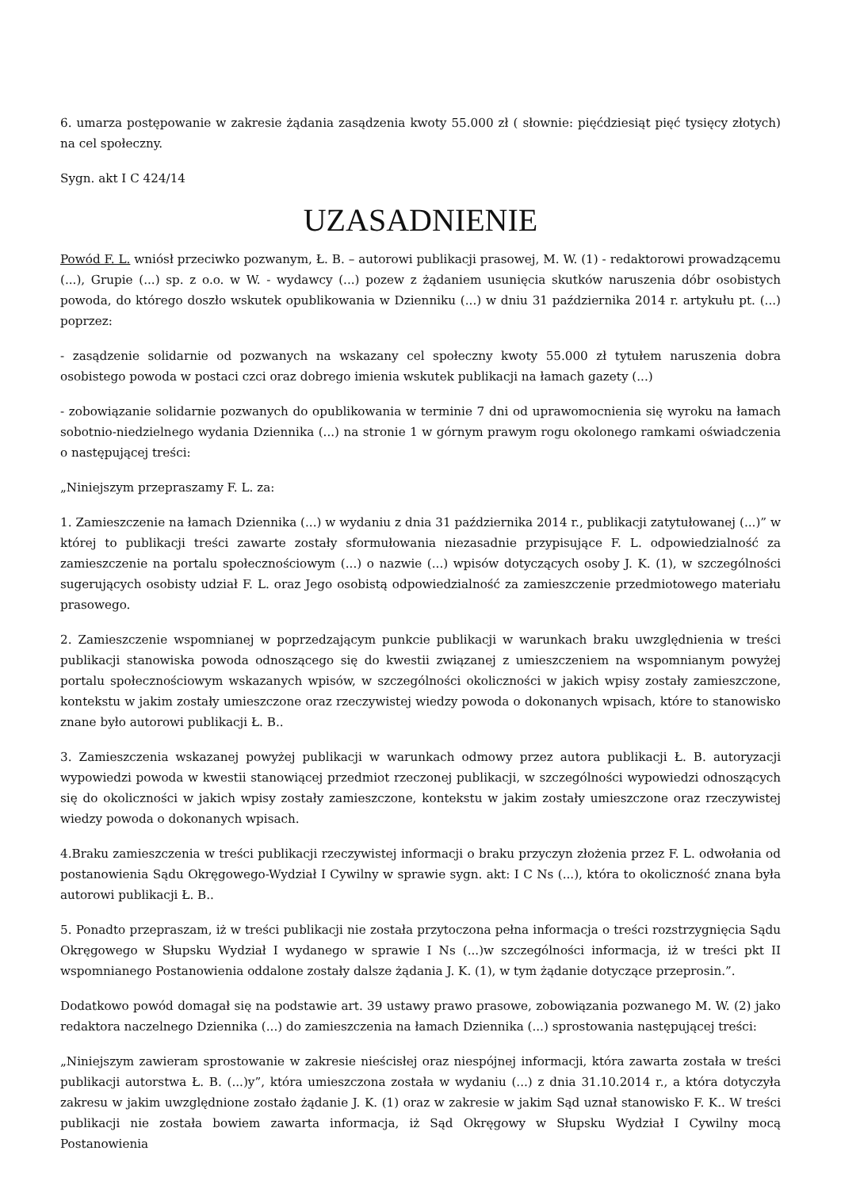6. umarza postępowanie w zakresie żądania zasądzenia kwoty 55.000 zł ( słownie: pięćdziesiąt pięć tysięcy złotych) na cel społeczny.
Sygn. akt I C 424/14
UZASADNIENIE
Powód F. L. wniósł przeciwko pozwanym, Ł. B. – autorowi publikacji prasowej, M. W. (1) - redaktorowi prowadzącemu (...), Grupie (...) sp. z o.o. w W. - wydawcy (...) pozew z żądaniem usunięcia skutków naruszenia dóbr osobistych powoda, do którego doszło wskutek opublikowania w Dzienniku (...) w dniu 31 października 2014 r. artykułu pt. (...) poprzez:
- zasądzenie solidarnie od pozwanych na wskazany cel społeczny kwoty 55.000 zł tytułem naruszenia dobra osobistego powoda w postaci czci oraz dobrego imienia wskutek publikacji na łamach gazety (...)
- zobowiązanie solidarnie pozwanych do opublikowania w terminie 7 dni od uprawomocnienia się wyroku na łamach sobotnio-niedzielnego wydania Dziennika (...) na stronie 1 w górnym prawym rogu okolonego ramkami oświadczenia o następującej treści:
„Niniejszym przepraszamy F. L. za:
1. Zamieszczenie na łamach Dziennika (...) w wydaniu z dnia 31 października 2014 r., publikacji zatytułowanej (...)” w której to publikacji treści zawarte zostały sformułowania niezasadnie przypisujące F. L. odpowiedzialność za zamieszczenie na portalu społecznościowym (...) o nazwie (...) wpisów dotyczących osoby J. K. (1), w szczególności sugerujących osobisty udział F. L. oraz Jego osobistą odpowiedzialność za zamieszczenie przedmiotowego materiału prasowego.
2. Zamieszczenie wspomnianej w poprzedzającym punkcie publikacji w warunkach braku uwzględnienia w treści publikacji stanowiska powoda odnoszącego się do kwestii związanej z umieszczeniem na wspomnianym powyżej portalu społecznościowym wskazanych wpisów, w szczególności okoliczności w jakich wpisy zostały zamieszczone, kontekstu w jakim zostały umieszczone oraz rzeczywistej wiedzy powoda o dokonanych wpisach, które to stanowisko znane było autorowi publikacji Ł. B..
3. Zamieszczenia wskazanej powyżej publikacji w warunkach odmowy przez autora publikacji Ł. B. autoryzacji wypowiedzi powoda w kwestii stanowiącej przedmiot rzeczonej publikacji, w szczególności wypowiedzi odnoszących się do okoliczności w jakich wpisy zostały zamieszczone, kontekstu w jakim zostały umieszczone oraz rzeczywistej wiedzy powoda o dokonanych wpisach.
4.Braku zamieszczenia w treści publikacji rzeczywistej informacji o braku przyczyn złożenia przez F. L. odwołania od postanowienia Sądu Okręgowego-Wydział I Cywilny w sprawie sygn. akt: I C Ns (...), która to okoliczność znana była autorowi publikacji Ł. B..
5. Ponadto przepraszam, iż w treści publikacji nie została przytoczona pełna informacja o treści rozstrzygnięcia Sądu Okręgowego w Słupsku Wydział I wydanego w sprawie I Ns (...)w szczególności informacja, iż w treści pkt II wspomnianego Postanowienia oddalone zostały dalsze żądania J. K. (1), w tym żądanie dotyczące przeprosin.”.
Dodatkowo powód domagał się na podstawie art. 39 ustawy prawo prasowe, zobowiązania pozwanego M. W. (2) jako redaktora naczelnego Dziennika (...) do zamieszczenia na łamach Dziennika (...) sprostowania następującej treści:
„Niniejszym zawieram sprostowanie w zakresie nieścisłej oraz niespójnej informacji, która zawarta została w treści publikacji autorstwa Ł. B. (...)y”, która umieszczona została w wydaniu (...) z dnia 31.10.2014 r., a która dotyczyła zakresu w jakim uwzględnione zostało żądanie J. K. (1) oraz w zakresie w jakim Sąd uznał stanowisko F. K.. W treści publikacji nie została bowiem zawarta informacja, iż Sąd Okręgowy w Słupsku Wydział I Cywilny mocą Postanowienia